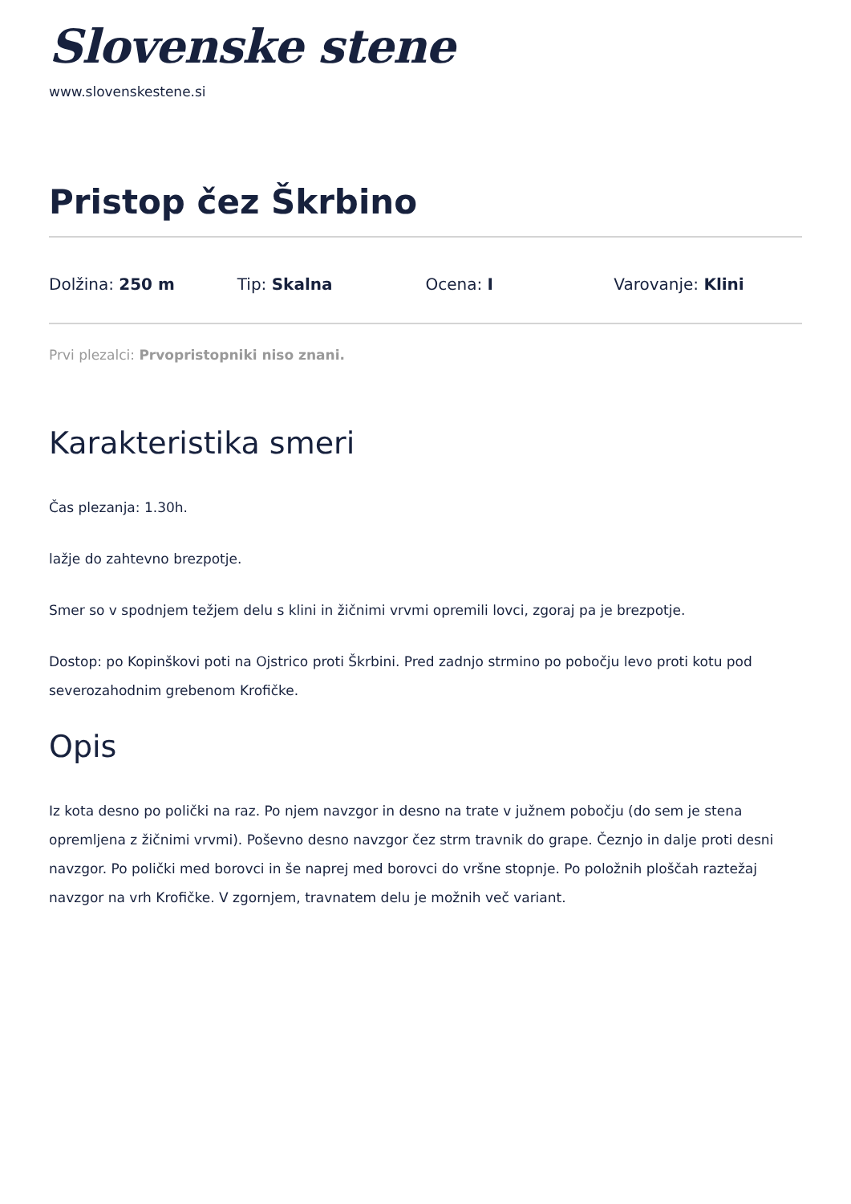Slovenske stene
www.slovenskestene.si
Pristop čez Škrbino
Dolžina: 250 m Tip: Skalna Ocena: I Varovanje: Klini
Prvi plezalci: Prvopristopniki niso znani.
Karakteristika smeri
Čas plezanja: 1.30h.
lažje do zahtevno brezpotje.
Smer so v spodnjem težjem delu s klini in žičnimi vrvmi opremili lovci, zgoraj pa je brezpotje.
Dostop: po Kopinškovi poti na Ojstrico proti Škrbini. Pred zadnjo strmino po pobočju levo proti kotu pod severozahodnim grebenom Krofičke.
Opis
Iz kota desno po polički na raz. Po njem navzgor in desno na trate v južnem pobočju (do sem je stena opremljena z žičnimi vrvmi). Poševno desno navzgor čez strm travnik do grape. Čeznjo in dalje proti desni navzgor. Po polički med borovci in še naprej med borovci do vršne stopnje. Po položnih ploščah raztežaj navzgor na vrh Krofičke. V zgornjem, travnatem delu je možnih več variant.